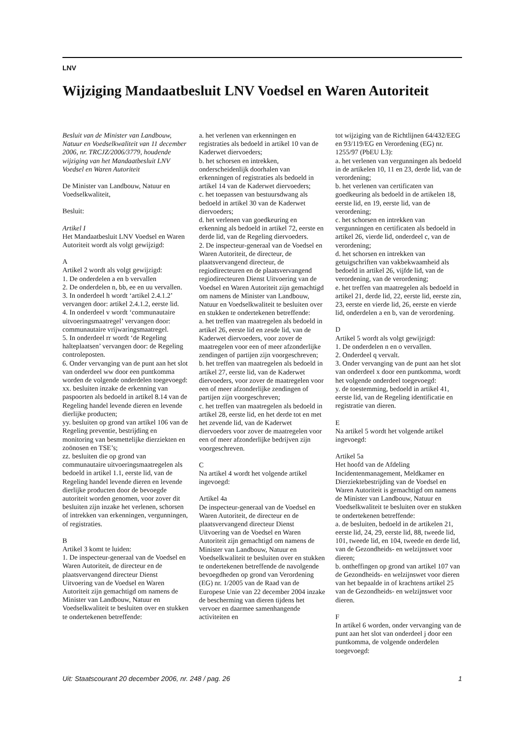LNV
Wijziging Mandaatbesluit LNV Voedsel en Waren Autoriteit
Besluit van de Minister van Landbouw, Natuur en Voedselkwaliteit van 11 december 2006, nr. TRCJZ/2006/3779, houdende wijziging van het Mandaatbesluit LNV Voedsel en Waren Autoriteit
De Minister van Landbouw, Natuur en Voedselkwaliteit,
Besluit:
Artikel I
Het Mandaatbesluit LNV Voedsel en Waren Autoriteit wordt als volgt gewijzigd:
A
Artikel 2 wordt als volgt gewijzigd:
1. De onderdelen a en b vervallen
2. De onderdelen n, bb, ee en uu vervallen.
3. In onderdeel h wordt ‘artikel 2.4.1.2’ vervangen door: artikel 2.4.1.2, eerste lid.
4. In onderdeel v wordt ‘communautaire uitvoeringsmaatregel’ vervangen door: communautaire vrijwaringsmaatregel.
5. In onderdeel rr wordt ‘de Regeling halteplaatsen’ vervangen door: de Regeling controleposten.
6. Onder vervanging van de punt aan het slot van onderdeel ww door een puntkomma worden de volgende onderdelen toegevoegd:
xx. besluiten inzake de erkenning van paspoorten als bedoeld in artikel 8.14 van de Regeling handel levende dieren en levende dierlijke producten;
yy. besluiten op grond van artikel 106 van de Regeling preventie, bestrijding en monitoring van besmettelijke dierziekten en zoönosen en TSE’s;
zz. besluiten die op grond van communautaire uitvoeringsmaatregelen als bedoeld in artikel 1.1, eerste lid, van de Regeling handel levende dieren en levende dierlijke producten door de bevoegde autoriteit worden genomen, voor zover dit besluiten zijn inzake het verlenen, schorsen of intrekken van erkenningen, vergunningen, of registraties.
B
Artikel 3 komt te luiden:
1. De inspecteur-generaal van de Voedsel en Waren Autoriteit, de directeur en de plaatsvervangend directeur Dienst Uitvoering van de Voedsel en Waren Autoriteit zijn gemachtigd om namens de Minister van Landbouw, Natuur en Voedselkwaliteit te besluiten over en stukken te ondertekenen betreffende:
a. het verlenen van erkenningen en registraties als bedoeld in artikel 10 van de Kaderwet diervoeders;
b. het schorsen en intrekken, onderscheidenlijk doorhalen van erkenningen of registraties als bedoeld in artikel 14 van de Kaderwet diervoeders;
c. het toepassen van bestuursdwang als bedoeld in artikel 30 van de Kaderwet diervoeders;
d. het verlenen van goedkeuring en erkenning als bedoeld in artikel 72, eerste en derde lid, van de Regeling diervoeders.
2. De inspecteur-generaal van de Voedsel en Waren Autoriteit, de directeur, de plaatsvervangend directeur, de regiodirecteuren en de plaatsvervangend regiodirecteuren Dienst Uitvoering van de Voedsel en Waren Autoriteit zijn gemachtigd om namens de Minister van Landbouw, Natuur en Voedselkwaliteit te besluiten over en stukken te ondertekenen betreffende:
a. het treffen van maatregelen als bedoeld in artikel 26, eerste lid en zesde lid, van de Kaderwet diervoeders, voor zover de maatregelen voor een of meer afzonderlijke zendingen of partijen zijn voorgeschreven;
b. het treffen van maatregelen als bedoeld in artikel 27, eerste lid, van de Kaderwet diervoeders, voor zover de maatregelen voor een of meer afzonderlijke zendingen of partijen zijn voorgeschreven;
c. het treffen van maatregelen als bedoeld in artikel 28, eerste lid, en het derde tot en met het zevende lid, van de Kaderwet diervoeders voor zover de maatregelen voor een of meer afzonderlijke bedrijven zijn voorgeschreven.
C
Na artikel 4 wordt het volgende artikel ingevoegd:
Artikel 4a
De inspecteur-generaal van de Voedsel en Waren Autoriteit, de directeur en de plaatsvervangend directeur Dienst Uitvoering van de Voedsel en Waren Autoriteit zijn gemachtigd om namens de Minister van Landbouw, Natuur en Voedselkwaliteit te besluiten over en stukken te ondertekenen betreffende de navolgende bevoegdheden op grond van Verordening (EG) nr. 1/2005 van de Raad van de Europese Unie van 22 december 2004 inzake de bescherming van dieren tijdens het vervoer en daarmee samenhangende activiteiten en
tot wijziging van de Richtlijnen 64/432/EEG en 93/119/EG en Verordening (EG) nr. 1255/97 (PbEU L3):
a. het verlenen van vergunningen als bedoeld in de artikelen 10, 11 en 23, derde lid, van de verordening;
b. het verlenen van certificaten van goedkeuring als bedoeld in de artikelen 18, eerste lid, en 19, eerste lid, van de verordening;
c. het schorsen en intrekken van vergunningen en certificaten als bedoeld in artikel 26, vierde lid, onderdeel c, van de verordening;
d. het schorsen en intrekken van getuigschriften van vakbekwaamheid als bedoeld in artikel 26, vijfde lid, van de verordening, van de verordening;
e. het treffen van maatregelen als bedoeld in artikel 21, derde lid, 22, eerste lid, eerste zin, 23, eerste en vierde lid, 26, eerste en vierde lid, onderdelen a en b, van de verordening.
D
Artikel 5 wordt als volgt gewijzigd:
1. De onderdelen n en o vervallen.
2. Onderdeel q vervalt.
3. Onder vervanging van de punt aan het slot van onderdeel x door een puntkomma, wordt het volgende onderdeel toegevoegd:
y. de toestemming, bedoeld in artikel 41, eerste lid, van de Regeling identificatie en registratie van dieren.
E
Na artikel 5 wordt het volgende artikel ingevoegd:
Artikel 5a
Het hoofd van de Afdeling Incidentenmanagement, Meldkamer en Dierziektebestrijding van de Voedsel en Waren Autoriteit is gemachtigd om namens de Minister van Landbouw, Natuur en Voedselkwaliteit te besluiten over en stukken te ondertekenen betreffende:
a. de besluiten, bedoeld in de artikelen 21, eerste lid, 24, 29, eerste lid, 88, tweede lid, 101, tweede lid, en 104, tweede en derde lid, van de Gezondheids- en welzijnswet voor dieren;
b. ontheffingen op grond van artikel 107 van de Gezondheids- en welzijnswet voor dieren van het bepaalde in of krachtens artikel 25 van de Gezondheids- en welzijnswet voor dieren.
F
In artikel 6 worden, onder vervanging van de punt aan het slot van onderdeel j door een puntkomma, de volgende onderdelen toegevoegd:
Uit: Staatscourant 20 december 2006, nr. 248 / pag. 26 1